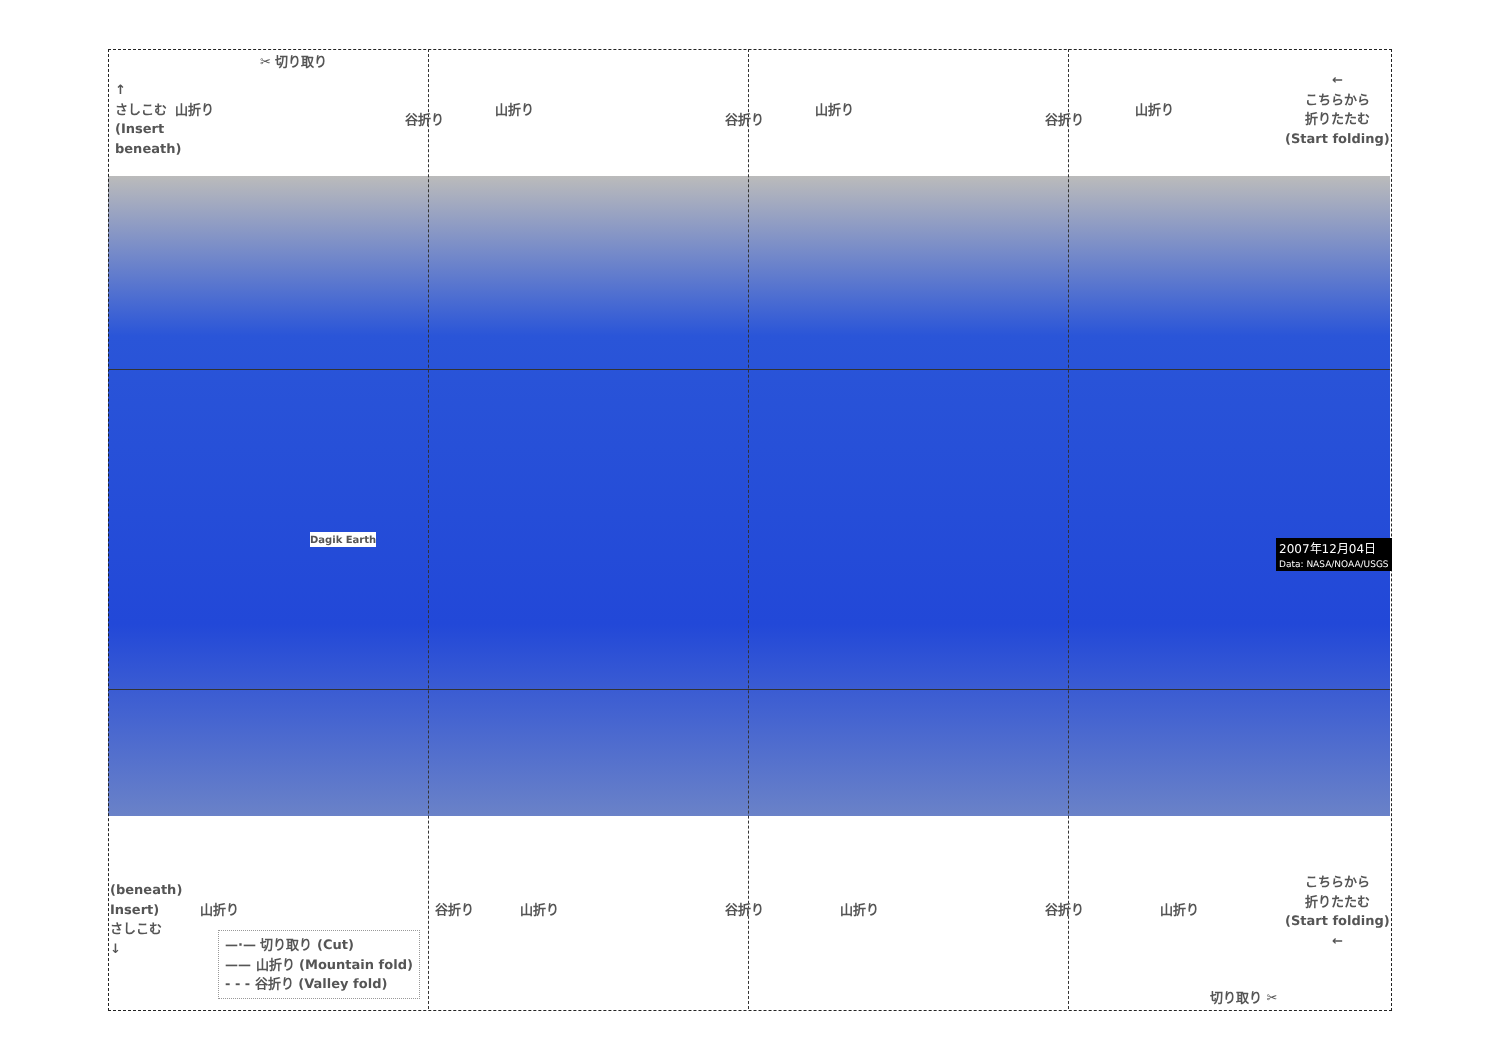✂ 切り取り
↑
さしこむ
(Insert
beneath)
山折り
谷折り
山折り
谷折り
山折り
谷折り
山折り
←
こちらから
折りたたむ
(Start folding)
Dagik Earth
2007年12月04日
Data: NASA/NOAA/USGS
(beneath)
Insert)
さしこむ
↓
山折り 谷折り 山折り 谷折り 山折り 谷折り 山折り
こちらから
折りたたむ
(Start folding)
←
切り取り ✂
—·— 切り取り (Cut)
—— 山折り (Mountain fold)
- - - 谷折り (Valley fold)